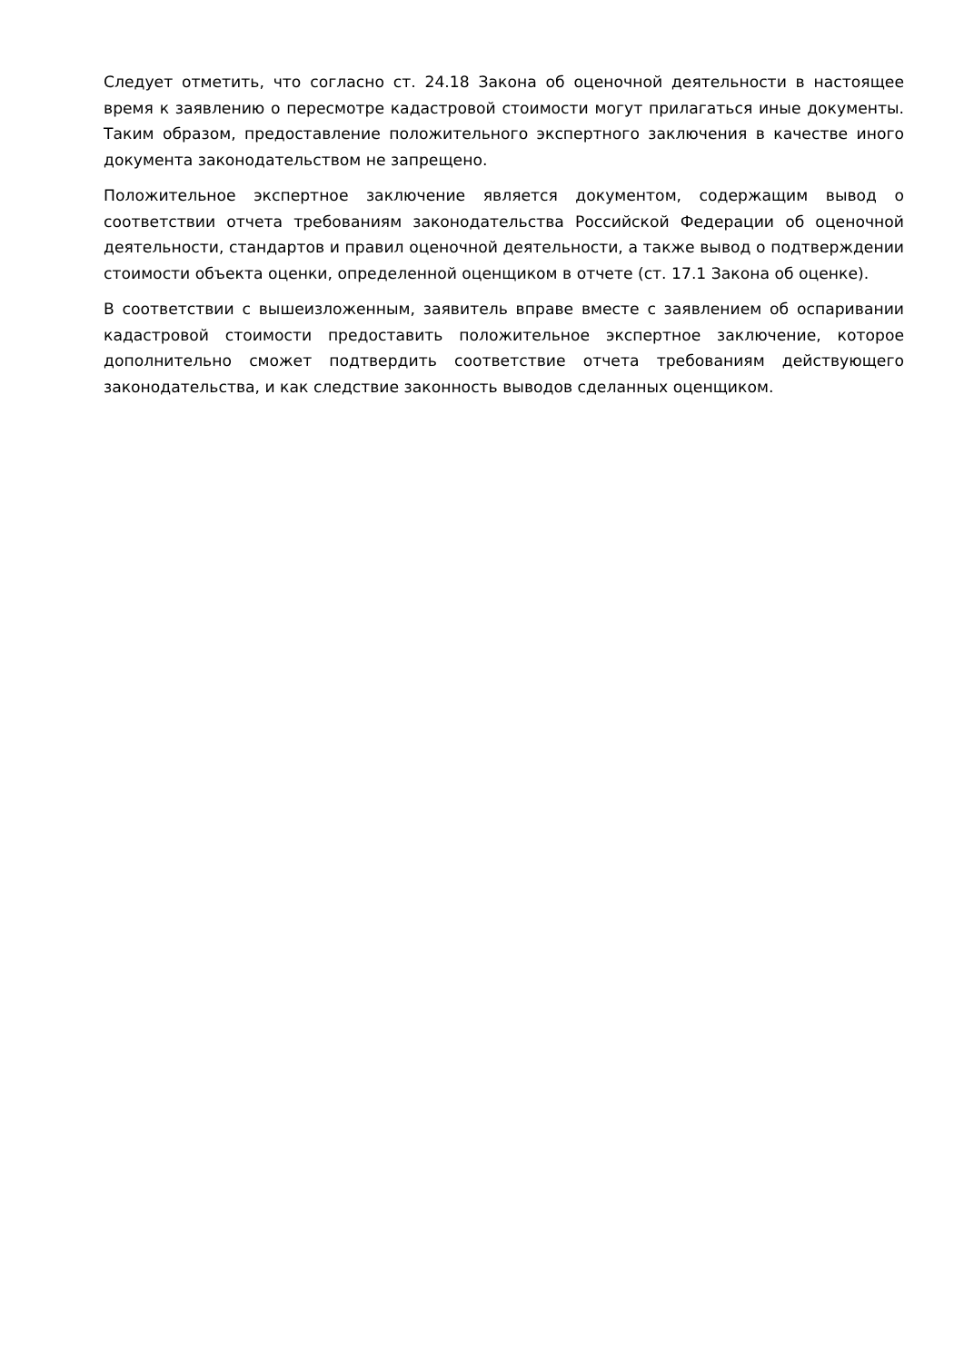Следует отметить, что согласно ст. 24.18 Закона об оценочной деятельности в настоящее время к заявлению о пересмотре кадастровой стоимости могут прилагаться иные документы. Таким образом, предоставление положительного экспертного заключения в качестве иного документа законодательством не запрещено.
Положительное экспертное заключение является документом, содержащим вывод о соответствии отчета требованиям законодательства Российской Федерации об оценочной деятельности, стандартов и правил оценочной деятельности, а также вывод о подтверждении стоимости объекта оценки, определенной оценщиком в отчете (ст. 17.1 Закона об оценке).
В соответствии с вышеизложенным, заявитель вправе вместе с заявлением об оспаривании кадастровой стоимости предоставить положительное экспертное заключение, которое дополнительно сможет подтвердить соответствие отчета требованиям действующего законодательства, и как следствие законность выводов сделанных оценщиком.